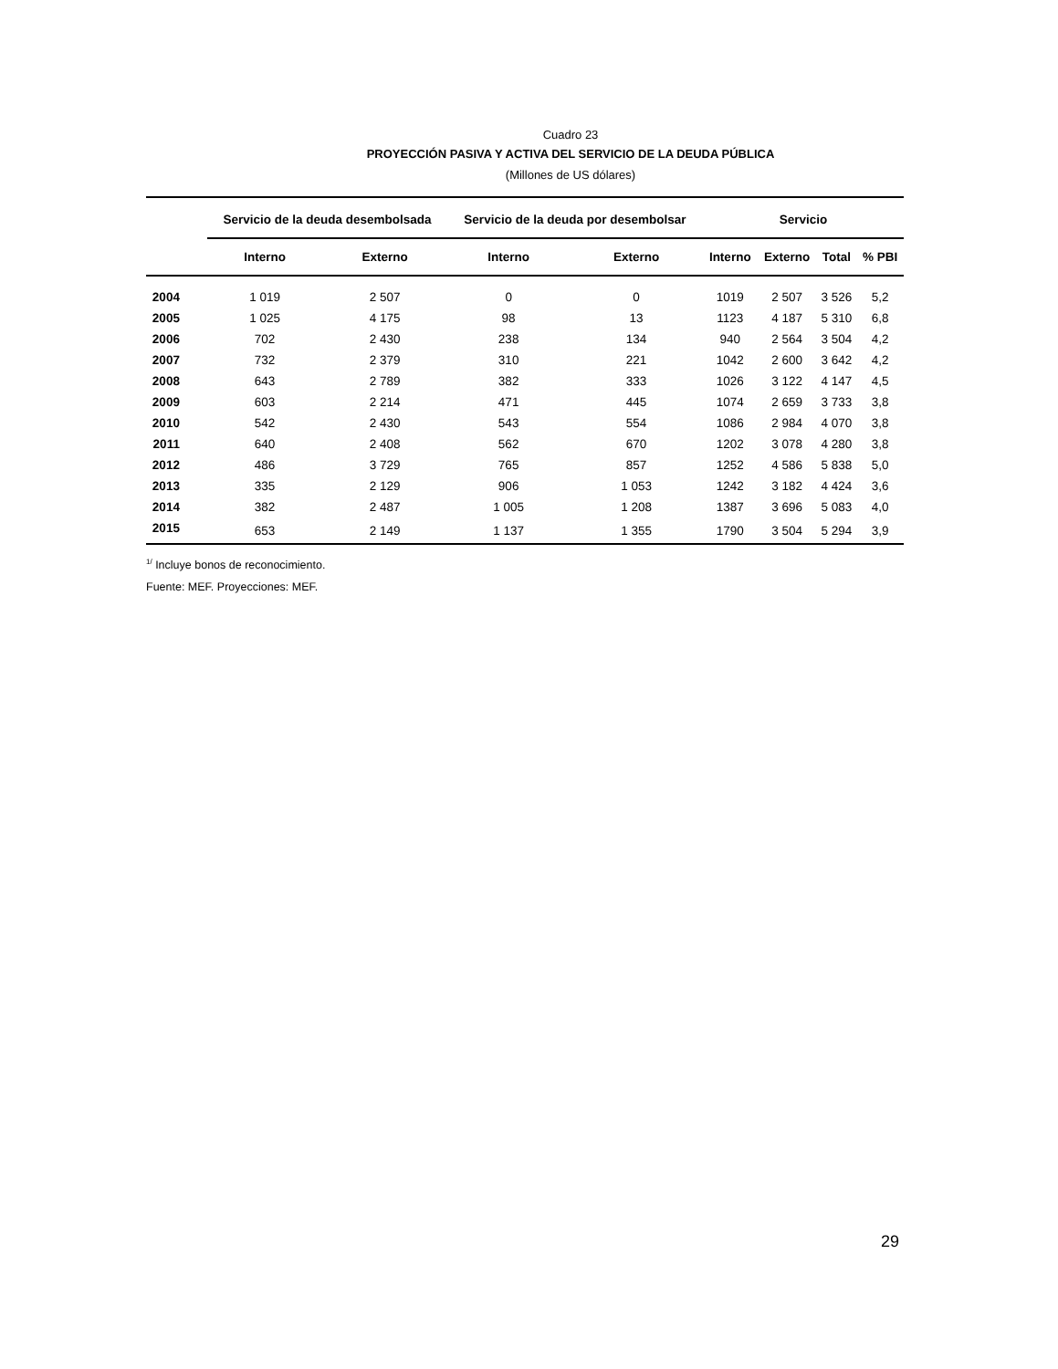Cuadro 23
PROYECCIÓN PASIVA Y ACTIVA DEL SERVICIO DE LA DEUDA PÚBLICA
(Millones de US dólares)
| | Servicio de la deuda desembolsada | | Servicio de la deuda por desembolsar | | Servicio | | | |
| --- | --- | --- | --- | --- | --- | --- | --- | --- |
| | Interno | Externo | Interno | Externo | Interno | Externo | Total | % PBI |
| 2004 | 1 019 | 2 507 | 0 | 0 | 1019 | 2 507 | 3 526 | 5,2 |
| 2005 | 1 025 | 4 175 | 98 | 13 | 1123 | 4 187 | 5 310 | 6,8 |
| 2006 | 702 | 2 430 | 238 | 134 | 940 | 2 564 | 3 504 | 4,2 |
| 2007 | 732 | 2 379 | 310 | 221 | 1042 | 2 600 | 3 642 | 4,2 |
| 2008 | 643 | 2 789 | 382 | 333 | 1026 | 3 122 | 4 147 | 4,5 |
| 2009 | 603 | 2 214 | 471 | 445 | 1074 | 2 659 | 3 733 | 3,8 |
| 2010 | 542 | 2 430 | 543 | 554 | 1086 | 2 984 | 4 070 | 3,8 |
| 2011 | 640 | 2 408 | 562 | 670 | 1202 | 3 078 | 4 280 | 3,8 |
| 2012 | 486 | 3 729 | 765 | 857 | 1252 | 4 586 | 5 838 | 5,0 |
| 2013 | 335 | 2 129 | 906 | 1 053 | 1242 | 3 182 | 4 424 | 3,6 |
| 2014 | 382 | 2 487 | 1 005 | 1 208 | 1387 | 3 696 | 5 083 | 4,0 |
| 2015 | 653 | 2 149 | 1 137 | 1 355 | 1790 | 3 504 | 5 294 | 3,9 |
<sup>1/</sup> Incluye bonos de reconocimiento.
Fuente: MEF. Proyecciones: MEF.
29